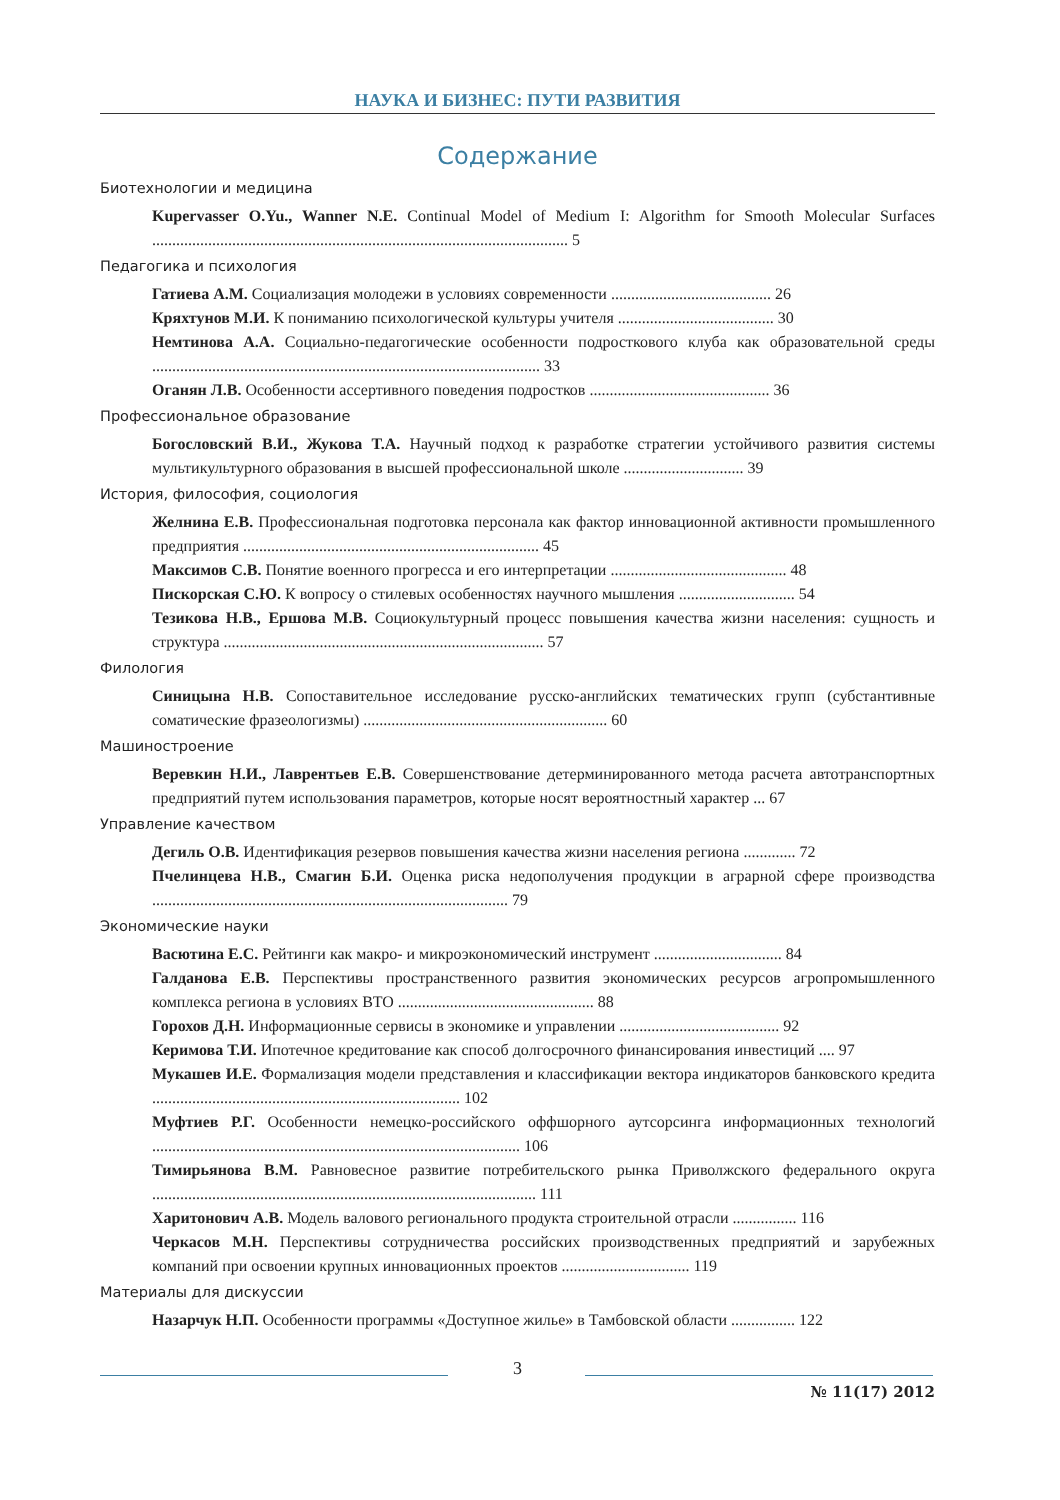НАУКА И БИЗНЕС: ПУТИ РАЗВИТИЯ
Содержание
Биотехнологии и медицина
Kupervasser O.Yu., Wanner N.E. Continual Model of Medium I: Algorithm for Smooth Molecular Surfaces ........................................................................................................ 5
Педагогика и психология
Гатиева А.М. Социализация молодежи в условиях современности ........................................ 26
Кряхтунов М.И. К пониманию психологической культуры учителя ....................................... 30
Немтинова А.А. Социально-педагогические особенности подросткового клуба как образовательной среды ................................................................................................. 33
Оганян Л.В. Особенности ассертивного поведения подростков ............................................. 36
Профессиональное образование
Богословский В.И., Жукова Т.А. Научный подход к разработке стратегии устойчивого развития системы мультикультурного образования в высшей профессиональной школе .............................. 39
История, философия, социология
Желнина Е.В. Профессиональная подготовка персонала как фактор инновационной активности промышленного предприятия .......................................................................... 45
Максимов С.В. Понятие военного прогресса и его интерпретации ............................................ 48
Пискорская С.Ю. К вопросу о стилевых особенностях научного мышления ............................. 54
Тезикова Н.В., Ершова М.В. Социокультурный процесс повышения качества жизни населения: сущность и структура ................................................................................ 57
Филология
Синицына Н.В. Сопоставительное исследование русско-английских тематических групп (субстантивные соматические фразеологизмы) ............................................................. 60
Машиностроение
Веревкин Н.И., Лаврентьев Е.В. Совершенствование детерминированного метода расчета автотранспортных предприятий путем использования параметров, которые носят вероятностный характер ... 67
Управление качеством
Дегиль О.В. Идентификация резервов повышения качества жизни населения региона ............. 72
Пчелинцева Н.В., Смагин Б.И. Оценка риска недополучения продукции в аграрной сфере производства ......................................................................................... 79
Экономические науки
Васютина Е.С. Рейтинги как макро- и микроэкономический инструмент ................................ 84
Галданова Е.В. Перспективы пространственного развития экономических ресурсов агропромышленного комплекса региона в условиях ВТО ................................................. 88
Горохов Д.Н. Информационные сервисы в экономике и управлении ........................................ 92
Керимова Т.И. Ипотечное кредитование как способ долгосрочного финансирования инвестиций .... 97
Мукашев И.Е. Формализация модели представления и классификации вектора индикаторов банковского кредита ............................................................................. 102
Муфтиев Р.Г. Особенности немецко-российского оффшорного аутсорсинга информационных технологий ............................................................................................ 106
Тимирьянова В.М. Равновесное развитие потребительского рынка Приволжского федерального округа ................................................................................................ 111
Харитонович А.В. Модель валового регионального продукта строительной отрасли ................ 116
Черкасов М.Н. Перспективы сотрудничества российских производственных предприятий и зарубежных компаний при освоении крупных инновационных проектов ................................ 119
Материалы для дискуссии
Назарчук Н.П. Особенности программы «Доступное жилье» в Тамбовской области ................ 122
3
№ 11(17) 2012